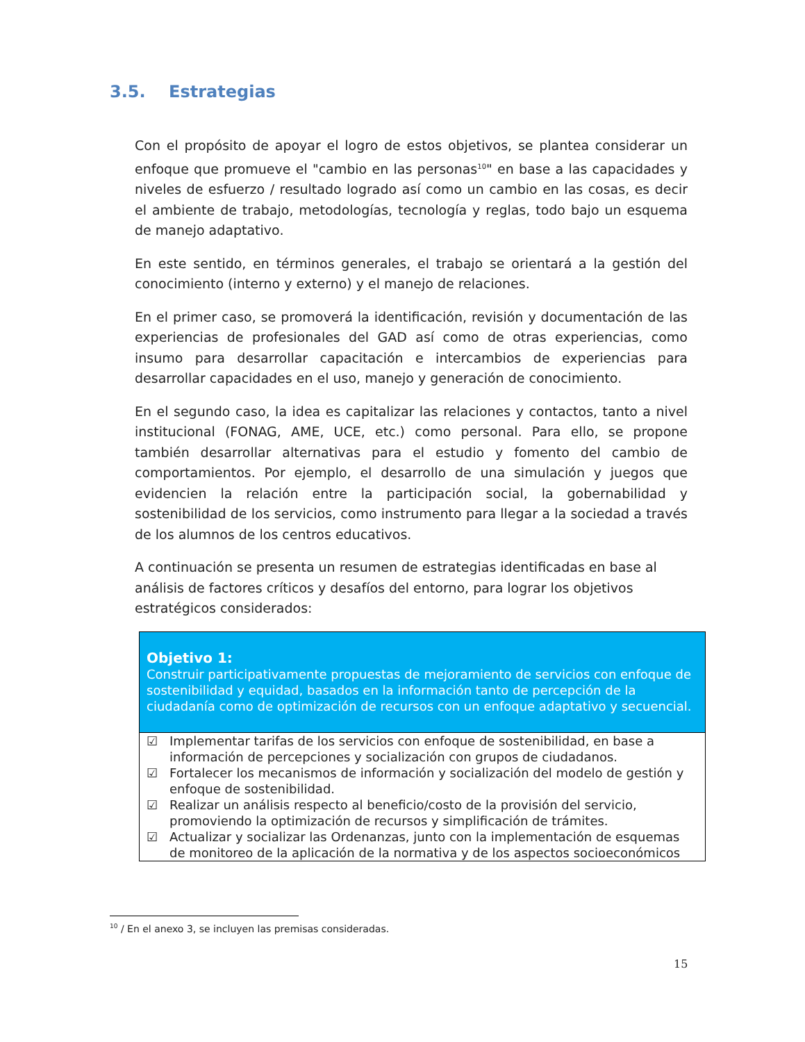3.5. Estrategias
Con el propósito de apoyar el logro de estos objetivos, se plantea considerar un enfoque que promueve el "cambio en las personas<sup>10</sup>" en base a las capacidades y niveles de esfuerzo / resultado logrado así como un cambio en las cosas, es decir el ambiente de trabajo, metodologías, tecnología y reglas, todo bajo un esquema de manejo adaptativo.
En este sentido, en términos generales, el trabajo se orientará a la gestión del conocimiento (interno y externo) y el manejo de relaciones.
En el primer caso, se promoverá la identificación, revisión y documentación de las experiencias de profesionales del GAD así como de otras experiencias, como insumo para desarrollar capacitación e intercambios de experiencias para desarrollar capacidades en el uso, manejo y generación de conocimiento.
En el segundo caso, la idea es capitalizar las relaciones y contactos, tanto a nivel institucional (FONAG, AME, UCE, etc.) como personal. Para ello, se propone también desarrollar alternativas para el estudio y fomento del cambio de comportamientos. Por ejemplo, el desarrollo de una simulación y juegos que evidencien la relación entre la participación social, la gobernabilidad y sostenibilidad de los servicios, como instrumento para llegar a la sociedad a través de los alumnos de los centros educativos.
A continuación se presenta un resumen de estrategias identificadas en base al análisis de factores críticos y desafíos del entorno, para lograr los objetivos estratégicos considerados:
| Objetivo 1: Construir participativamente propuestas de mejoramiento de servicios con enfoque de sostenibilidad y equidad, basados en la información tanto de percepción de la ciudadanía como de optimización de recursos con un enfoque adaptativo y secuencial. |
| ☑ Implementar tarifas de los servicios con enfoque de sostenibilidad, en base a información de percepciones y socialización con grupos de ciudadanos. ☑ Fortalecer los mecanismos de información y socialización del modelo de gestión y enfoque de sostenibilidad. ☑ Realizar un análisis respecto al beneficio/costo de la provisión del servicio, promoviendo la optimización de recursos y simplificación de trámites. ☑ Actualizar y socializar las Ordenanzas, junto con la implementación de esquemas de monitoreo de la aplicación de la normativa y de los aspectos socioeconómicos |
<sup>10</sup> / En el anexo 3, se incluyen las premisas consideradas.
15